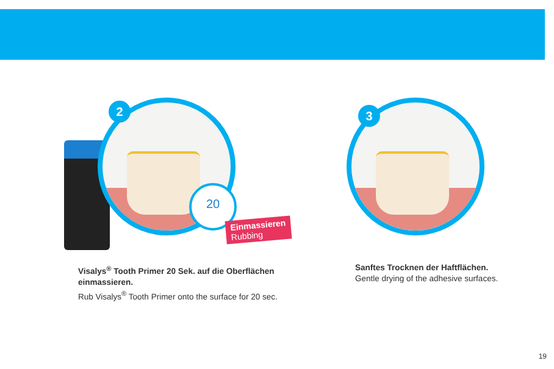2
20
Einmassieren
Rubbing
3
Visalys<sup>®</sup> Tooth Primer 20 Sek. auf die Oberflächen einmassieren.
Rub Visalys<sup>®</sup> Tooth Primer onto the surface for 20 sec.
Sanftes Trocknen der Haftflächen.
Gentle drying of the adhesive surfaces.
19